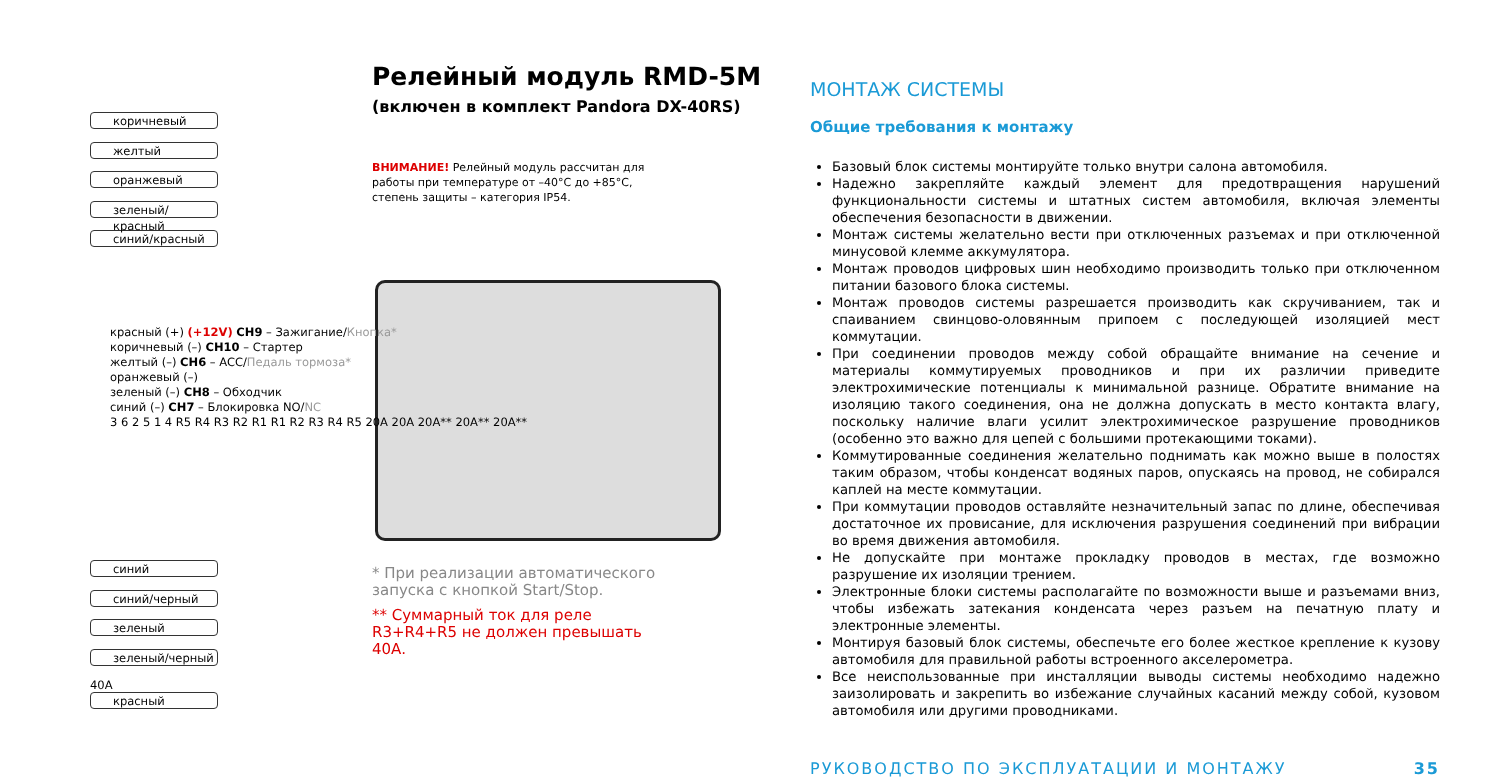Релейный модуль RMD-5M
(включен в комплект Pandora DX-40RS)
ВНИМАНИЕ! Релейный модуль рассчитан для работы при температуре от –40°C до +85°C, степень защиты – категория IP54.
коричневый
желтый
оранжевый
зеленый/красный
синий/красный
красный (+) (+12V) CH9 – Зажигание/Кнопка*
коричневый (–) CH10 – Стартер
желтый (–) CH6 – ACC/Педаль тормоза*
оранжевый (–)
зеленый (–) CH8 – Обходчик
синий (–) CH7 – Блокировка NO/NC
3 6 2 5 1 4 R5 R4 R3 R2 R1 R1 R2 R3 R4 R5 20A 20A 20A** 20A** 20A**
синий
синий/черный
зеленый
зеленый/черный
40A
красный
* При реализации автоматического запуска с кнопкой Start/Stop.
** Суммарный ток для реле R3+R4+R5 не должен превышать 40А.
МОНТАЖ СИСТЕМЫ
Общие требования к монтажу
Базовый блок системы монтируйте только внутри салона автомобиля.
Надежно закрепляйте каждый элемент для предотвращения нарушений функциональности системы и штатных систем автомобиля, включая элементы обеспечения безопасности в движении.
Монтаж системы желательно вести при отключенных разъемах и при отключенной минусовой клемме аккумулятора.
Монтаж проводов цифровых шин необходимо производить только при отключенном питании базового блока системы.
Монтаж проводов системы разрешается производить как скручиванием, так и спаиванием свинцово-оловянным припоем с последующей изоляцией мест коммутации.
При соединении проводов между собой обращайте внимание на сечение и материалы коммутируемых проводников и при их различии приведите электрохимические потенциалы к минимальной разнице. Обратите внимание на изоляцию такого соединения, она не должна допускать в место контакта влагу, поскольку наличие влаги усилит электрохимическое разрушение проводников (особенно это важно для цепей с большими протекающими токами).
Коммутированные соединения желательно поднимать как можно выше в полостях таким образом, чтобы конденсат водяных паров, опускаясь на провод, не собирался каплей на месте коммутации.
При коммутации проводов оставляйте незначительный запас по длине, обеспечивая достаточное их провисание, для исключения разрушения соединений при вибрации во время движения автомобиля.
Не допускайте при монтаже прокладку проводов в местах, где возможно разрушение их изоляции трением.
Электронные блоки системы располагайте по возможности выше и разъемами вниз, чтобы избежать затекания конденсата через разъем на печатную плату и электронные элементы.
Монтируя базовый блок системы, обеспечьте его более жесткое крепление к кузову автомобиля для правильной работы встроенного акселерометра.
Все неиспользованные при инсталляции выводы системы необходимо надежно заизолировать и закрепить во избежание случайных касаний между собой, кузовом автомобиля или другими проводниками.
РУКОВОДСТВО ПО ЭКСПЛУАТАЦИИ И МОНТАЖУ 35